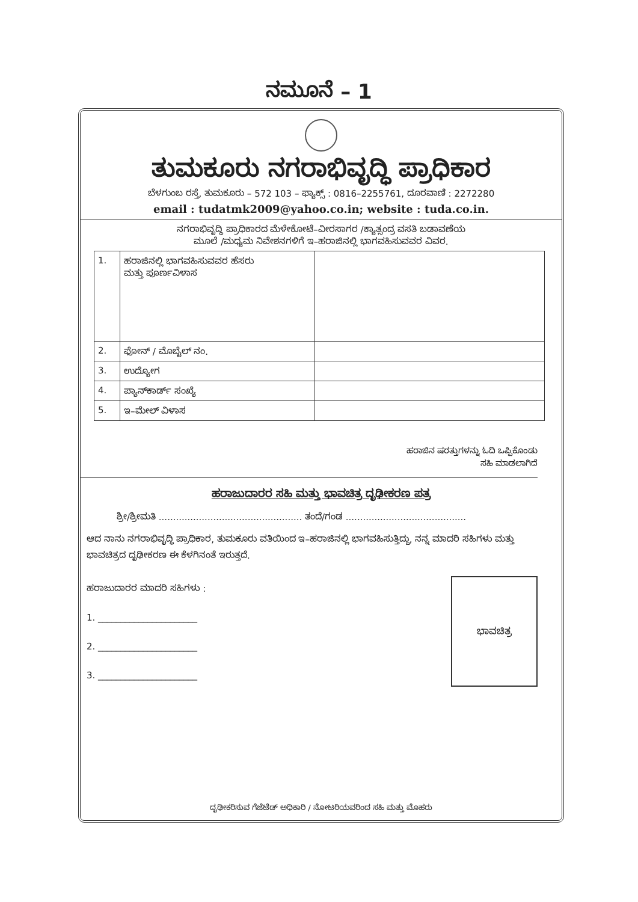ನಮೂನೆ – 1
ತುಮಕೂರು ನಗರಾಭಿವೃದ್ಧಿ ಪ್ರಾಧಿಕಾರ
ಬೆಳಗುಂಬ ರಸ್ತೆ, ತುಮಕೂರು – 572 103 – ಫ್ಯಾಕ್ಸ್ : 0816–2255761, ದೂರವಾಣಿ : 2272280
email : tudatmk2009@yahoo.co.in; website : tuda.co.in.
ನಗರಾಭಿವೃದ್ಧಿ ಪ್ರಾಧಿಕಾರದ ಮೆಳೇಕೋಟೆ–ವೀರಸಾಗರ /ಕ್ಯಾತ್ಸಂದ್ರ ವಸತಿ ಬಡಾವಣೆಯ
ಮೂಲೆ /ಮಧ್ಯಮ ನಿವೇಶನಗಳಿಗೆ ಇ–ಹರಾಜಿನಲ್ಲಿ ಭಾಗವಹಿಸುವವರ ವಿವರ.
| 1. | ಹರಾಜಿನಲ್ಲಿ ಭಾಗವಹಿಸುವವರ ಹೆಸರು ಮತ್ತು ಪೂರ್ಣವಿಳಾಸ | |
| 2. | ಫೋನ್ / ಮೊಬೈಲ್ ನಂ. | |
| 3. | ಉದ್ಯೋಗ | |
| 4. | ಪ್ಯಾನ್‌ಕಾರ್ಡ್ ಸಂಖ್ಯೆ | |
| 5. | ಇ–ಮೇಲ್ ವಿಳಾಸ | |
ಹರಾಜಿನ ಷರತ್ತುಗಳನ್ನು ಓದಿ ಒಪ್ಪಿಕೊಂಡು
ಸಹಿ ಮಾಡಲಾಗಿದೆ
ಹರಾಜುದಾರರ ಸಹಿ ಮತ್ತು ಭಾವಚಿತ್ರ ದೃಢೀಕರಣ ಪತ್ರ
ಶ್ರೀ/ಶ್ರೀಮತಿ .................................................. ತಂದೆ/ಗಂಡ ..........................................
ಆದ ನಾನು ನಗರಾಭಿವೃದ್ಧಿ ಪ್ರಾಧಿಕಾರ, ತುಮಕೂರು ವತಿಯಿಂದ ಇ–ಹರಾಜಿನಲ್ಲಿ ಭಾಗವಹಿಸುತ್ತಿದ್ದು, ನನ್ನ ಮಾದರಿ ಸಹಿಗಳು ಮತ್ತು ಭಾವಚಿತ್ರದ ದೃಢೀಕರಣ ಈ ಕೆಳಗಿನಂತೆ ಇರುತ್ತದೆ.
ಭಾವಚಿತ್ರ
ಹರಾಜುದಾರರ ಮಾದರಿ ಸಹಿಗಳು :
1. ______________________
2. ______________________
3. ______________________
ದೃಢೀಕರಿಸುವ ಗೆಜೆಟೆಡ್ ಅಧಿಕಾರಿ / ನೋಟರಿಯವರಿಂದ ಸಹಿ ಮತ್ತು ಮೊಹರು